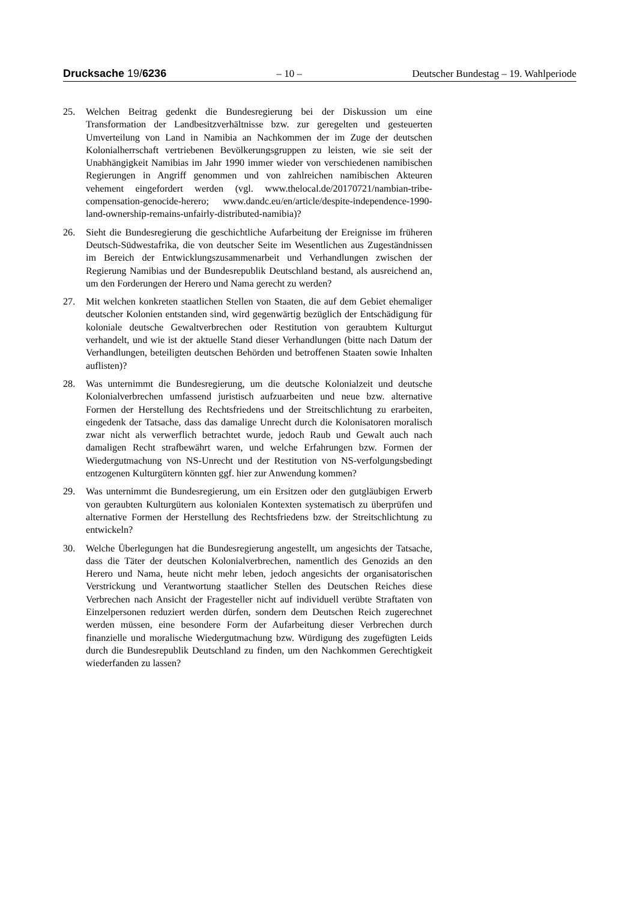Drucksache 19/6236 – 10 – Deutscher Bundestag – 19. Wahlperiode
25. Welchen Beitrag gedenkt die Bundesregierung bei der Diskussion um eine Transformation der Landbesitzverhältnisse bzw. zur geregelten und gesteuerten Umverteilung von Land in Namibia an Nachkommen der im Zuge der deutschen Kolonialherrschaft vertriebenen Bevölkerungsgruppen zu leisten, wie sie seit der Unabhängigkeit Namibias im Jahr 1990 immer wieder von verschiedenen namibischen Regierungen in Angriff genommen und von zahlreichen namibischen Akteuren vehement eingefordert werden (vgl. www.thelocal.de/20170721/nambian-tribe-compensation-genocide-herero; www.dandc.eu/en/article/despite-independence-1990-land-ownership-remains-unfairly-distributed-namibia)?
26. Sieht die Bundesregierung die geschichtliche Aufarbeitung der Ereignisse im früheren Deutsch-Südwestafrika, die von deutscher Seite im Wesentlichen aus Zugeständnissen im Bereich der Entwicklungszusammenarbeit und Verhandlungen zwischen der Regierung Namibias und der Bundesrepublik Deutschland bestand, als ausreichend an, um den Forderungen der Herero und Nama gerecht zu werden?
27. Mit welchen konkreten staatlichen Stellen von Staaten, die auf dem Gebiet ehemaliger deutscher Kolonien entstanden sind, wird gegenwärtig bezüglich der Entschädigung für koloniale deutsche Gewaltverbrechen oder Restitution von geraubtem Kulturgut verhandelt, und wie ist der aktuelle Stand dieser Verhandlungen (bitte nach Datum der Verhandlungen, beteiligten deutschen Behörden und betroffenen Staaten sowie Inhalten auflisten)?
28. Was unternimmt die Bundesregierung, um die deutsche Kolonialzeit und deutsche Kolonialverbrechen umfassend juristisch aufzuarbeiten und neue bzw. alternative Formen der Herstellung des Rechtsfriedens und der Streitschlichtung zu erarbeiten, eingedenk der Tatsache, dass das damalige Unrecht durch die Kolonisatoren moralisch zwar nicht als verwerflich betrachtet wurde, jedoch Raub und Gewalt auch nach damaligen Recht strafbewährt waren, und welche Erfahrungen bzw. Formen der Wiedergutmachung von NS-Unrecht und der Restitution von NS-verfolgungsbedingt entzogenen Kulturgütern könnten ggf. hier zur Anwendung kommen?
29. Was unternimmt die Bundesregierung, um ein Ersitzen oder den gutgläubigen Erwerb von geraubten Kulturgütern aus kolonialen Kontexten systematisch zu überprüfen und alternative Formen der Herstellung des Rechtsfriedens bzw. der Streitschlichtung zu entwickeln?
30. Welche Überlegungen hat die Bundesregierung angestellt, um angesichts der Tatsache, dass die Täter der deutschen Kolonialverbrechen, namentlich des Genozids an den Herero und Nama, heute nicht mehr leben, jedoch angesichts der organisatorischen Verstrickung und Verantwortung staatlicher Stellen des Deutschen Reiches diese Verbrechen nach Ansicht der Fragesteller nicht auf individuell verübte Straftaten von Einzelpersonen reduziert werden dürfen, sondern dem Deutschen Reich zugerechnet werden müssen, eine besondere Form der Aufarbeitung dieser Verbrechen durch finanzielle und moralische Wiedergutmachung bzw. Würdigung des zugefügten Leids durch die Bundesrepublik Deutschland zu finden, um den Nachkommen Gerechtigkeit wiederfanden zu lassen?